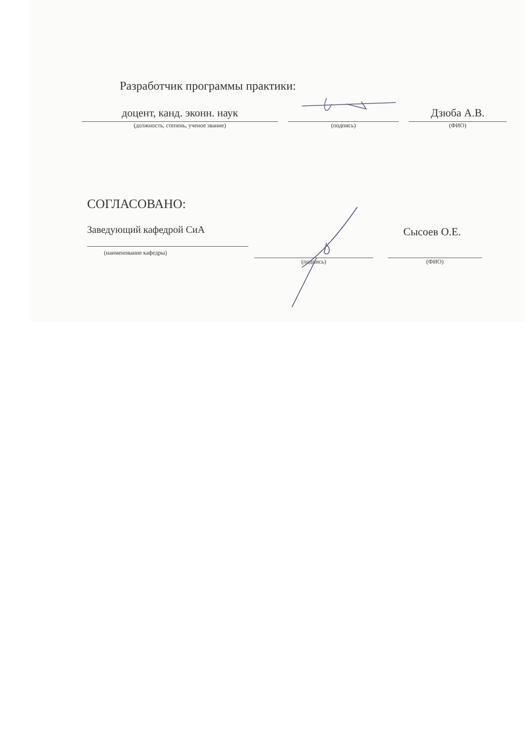Разработчик программы практики:
доцент, канд. эконн. наук
(должность, степень, ученое звание)
(подпись)
Дзюба А.В.
(ФИО)
СОГЛАСОВАНО:
Заведующий кафедрой СиА
(наименование кафедры)
Сысоев О.Е.
(подпись) (ФИО)